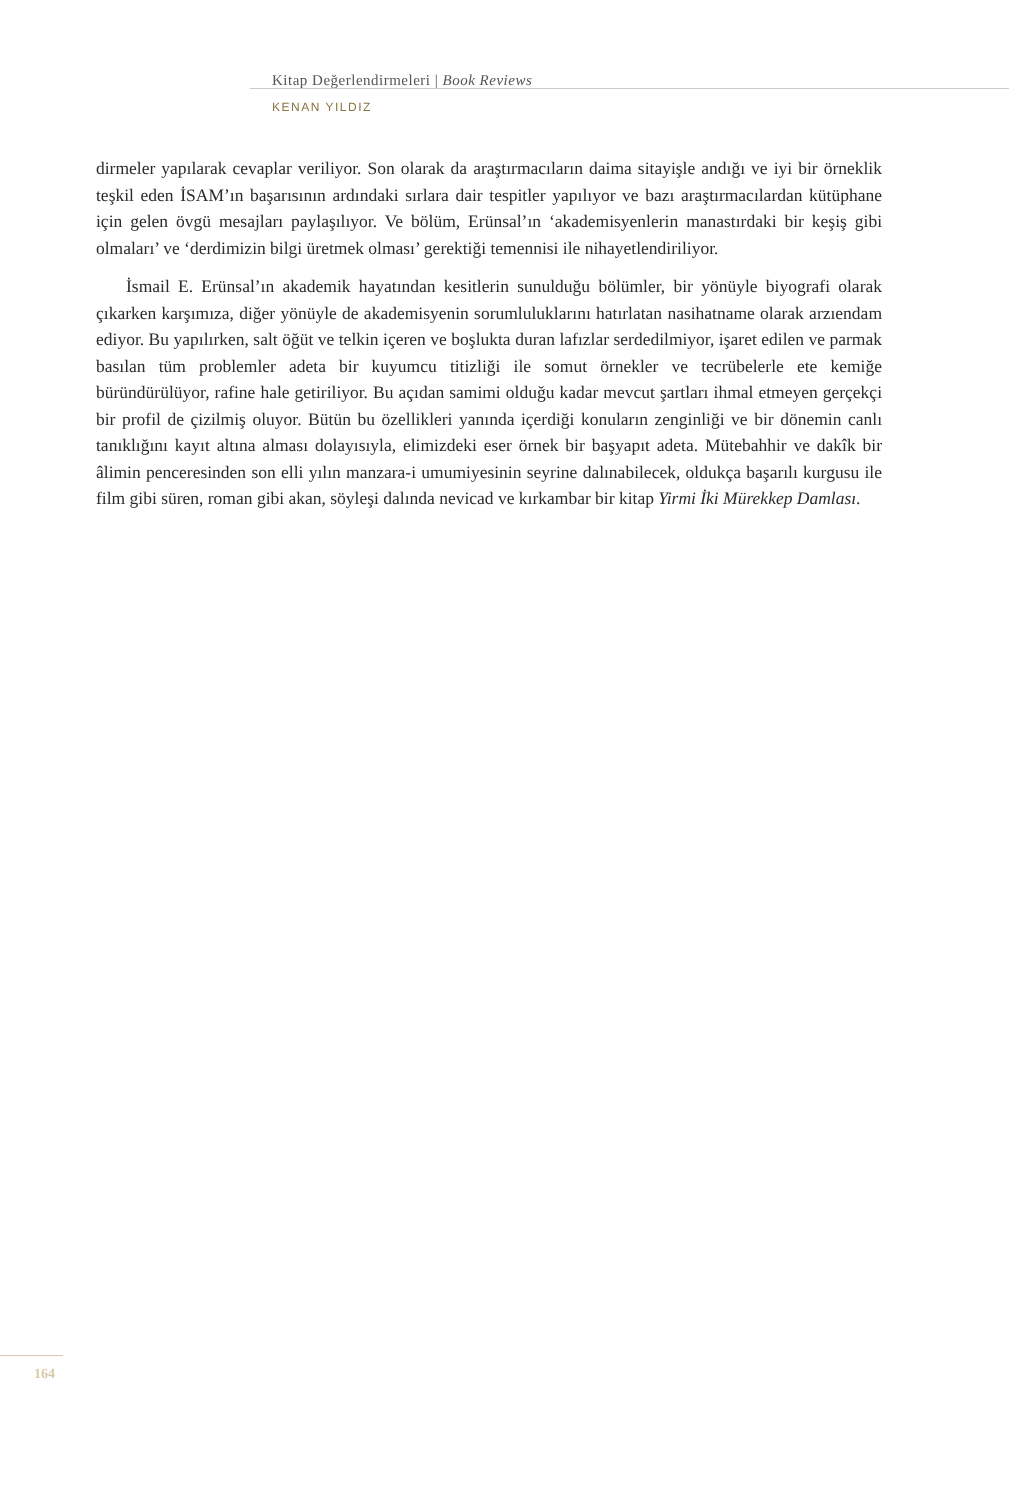Kitap Değerlendirmeleri | Book Reviews
KENAN YILDIZ
dirmeler yapılarak cevaplar veriliyor. Son olarak da araştırmacıların daima sitayişle andığı ve iyi bir örneklik teşkil eden İSAM’ın başarısının ardındaki sırlara dair tespitler yapılıyor ve bazı araştırmacılardan kütüphane için gelen övgü mesajları paylaşılıyor. Ve bölüm, Erünsal’ın ‘akademisyenlerin manastırdaki bir keşiş gibi olmaları’ ve ‘derdimizin bilgi üretmek olması’ gerektiği temennisi ile nihayetlendiriliyor.
İsmail E. Erünsal’ın akademik hayatından kesitlerin sunulduğu bölümler, bir yönüyle biyografi olarak çıkarken karşımıza, diğer yönüyle de akademisyenin sorumluluklarını hatırlatan nasihatname olarak arzıendam ediyor. Bu yapılırken, salt öğüt ve telkin içeren ve boşlukta duran lafızlar serdedilmiyor, işaret edilen ve parmak basılan tüm problemler adeta bir kuyumcu titizliği ile somut örnekler ve tecrübelerle ete kemiğe büründürülüyor, rafine hale getiriliyor. Bu açıdan samimi olduğu kadar mevcut şartları ihmal etmeyen gerçekçi bir profil de çizilmiş oluyor. Bütün bu özellikleri yanında içerdiği konuların zenginliği ve bir dönemin canlı tanıklığını kayıt altına alması dolayısıyla, elimizdeki eser örnek bir başyapıt adeta. Mütebahhir ve dakîk bir âlimin penceresinden son elli yılın manzara-i umumiyesinin seyrine dalınabilecek, oldukça başarılı kurgusu ile film gibi süren, roman gibi akan, söyleşi dalında nevicad ve kırkambar bir kitap Yirmi İki Mürekkep Damlası.
164